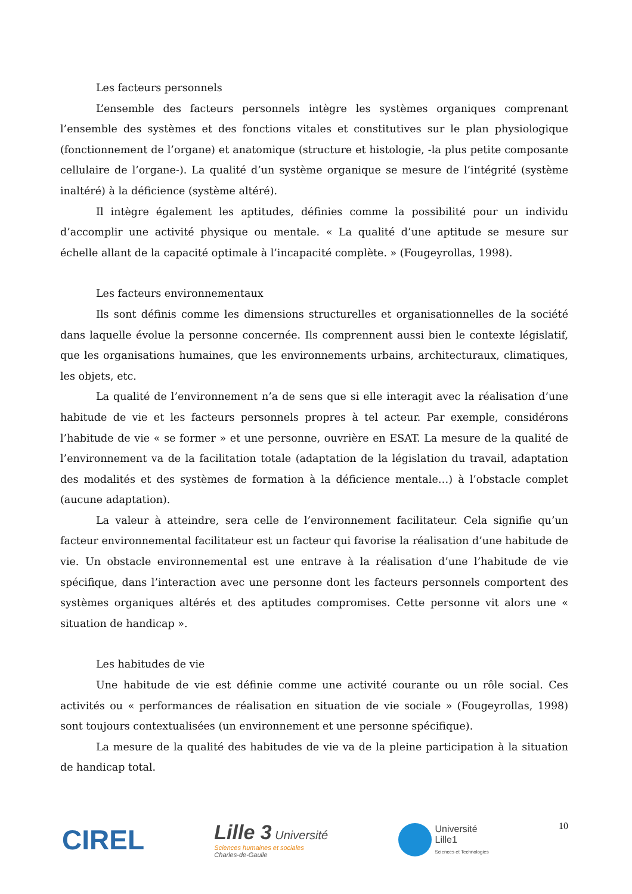Les facteurs personnels
L’ensemble des facteurs personnels intègre les systèmes organiques comprenant l’ensemble des systèmes et des fonctions vitales et constitutives sur le plan physiologique (fonctionnement de l’organe) et anatomique (structure et histologie, -la plus petite composante cellulaire de l’organe-). La qualité d’un système organique se mesure de l’intégrité (système inaltéré) à la déficience (système altéré).
Il intègre également les aptitudes, définies comme la possibilité pour un individu d’accomplir une activité physique ou mentale. « La qualité d’une aptitude se mesure sur échelle allant de la capacité optimale à l’incapacité complète. » (Fougeyrollas, 1998).
Les facteurs environnementaux
Ils sont définis comme les dimensions structurelles et organisationnelles de la société dans laquelle évolue la personne concernée. Ils comprennent aussi bien le contexte législatif, que les organisations humaines, que les environnements urbains, architecturaux, climatiques, les objets, etc.
La qualité de l’environnement n’a de sens que si elle interagit avec la réalisation d’une habitude de vie et les facteurs personnels propres à tel acteur. Par exemple, considérons l’habitude de vie « se former » et une personne, ouvrière en ESAT. La mesure de la qualité de l’environnement va de la facilitation totale (adaptation de la législation du travail, adaptation des modalités et des systèmes de formation à la déficience mentale…) à l’obstacle complet (aucune adaptation).
La valeur à atteindre, sera celle de l’environnement facilitateur. Cela signifie qu’un facteur environnemental facilitateur est un facteur qui favorise la réalisation d’une habitude de vie. Un obstacle environnemental est une entrave à la réalisation d’une l’habitude de vie spécifique, dans l’interaction avec une personne dont les facteurs personnels comportent des systèmes organiques altérés et des aptitudes compromises. Cette personne vit alors une « situation de handicap ».
Les habitudes de vie
Une habitude de vie est définie comme une activité courante ou un rôle social. Ces activités ou « performances de réalisation en situation de vie sociale » (Fougeyrollas, 1998) sont toujours contextualisées (un environnement et une personne spécifique).
La mesure de la qualité des habitudes de vie va de la pleine participation à la situation de handicap total.
CIREL
Lille 3 Université
Sciences humaines et sociales
Charles-de-Gaulle
Université
Lille1
Sciences et Technologies
10